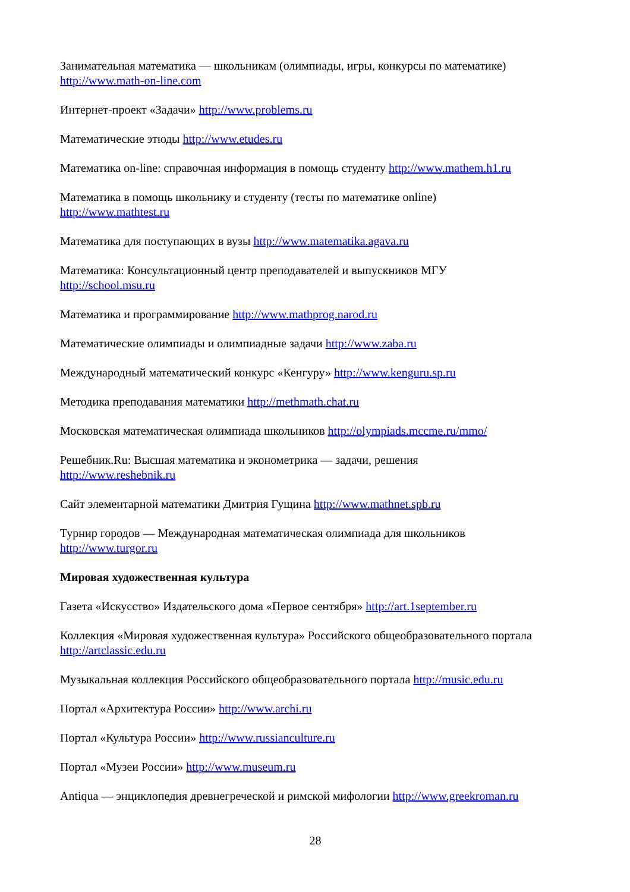Занимательная математика — школьникам (олимпиады, игры, конкурсы по математике)
http://www.math-on-line.com
Интернет-проект «Задачи» http://www.problems.ru
Математические этюды http://www.etudes.ru
Математика on-line: справочная информация в помощь студенту http://www.mathem.h1.ru
Математика в помощь школьнику и студенту (тесты по математике online)
http://www.mathtest.ru
Математика для поступающих в вузы http://www.matematika.agava.ru
Математика: Консультационный центр преподавателей и выпускников МГУ
http://school.msu.ru
Математика и программирование http://www.mathprog.narod.ru
Математические олимпиады и олимпиадные задачи http://www.zaba.ru
Международный математический конкурс «Кенгуру» http://www.kenguru.sp.ru
Методика преподавания математики http://methmath.chat.ru
Московская математическая олимпиада школьников http://olympiads.mccme.ru/mmo/
Решебник.Ru: Высшая математика и эконометрика — задачи, решения
http://www.reshebnik.ru
Сайт элементарной математики Дмитрия Гущина http://www.mathnet.spb.ru
Турнир городов — Международная математическая олимпиада для школьников
http://www.turgor.ru
Мировая художественная культура
Газета «Искусство» Издательского дома «Первое сентября» http://art.1september.ru
Коллекция «Мировая художественная культура» Российского общеобразовательного портала
http://artclassic.edu.ru
Музыкальная коллекция Российского общеобразовательного портала http://music.edu.ru
Портал «Архитектура России» http://www.archi.ru
Портал «Культура России» http://www.russianculture.ru
Портал «Музеи России» http://www.museum.ru
Antiqua — энциклопедия древнегреческой и римской мифологии http://www.greekroman.ru
28